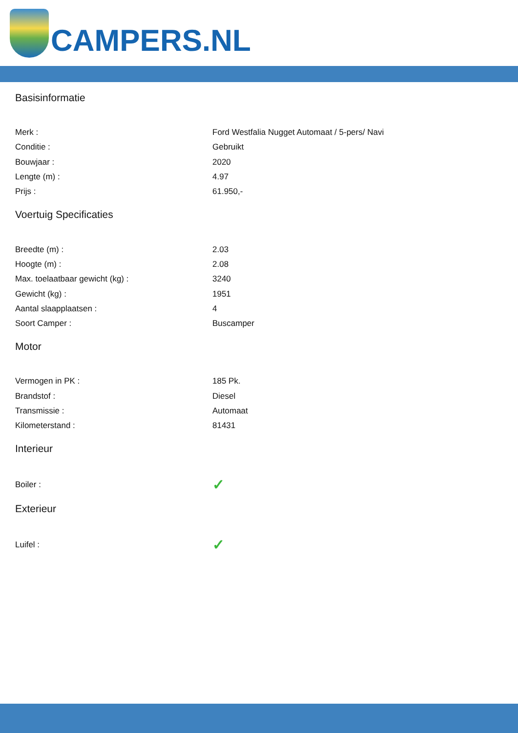CAMPERS.NL
Basisinformatie
| Merk : | Ford Westfalia Nugget Automaat / 5-pers/ Navi |
| Conditie : | Gebruikt |
| Bouwjaar : | 2020 |
| Lengte (m) : | 4.97 |
| Prijs : | 61.950,- |
Voertuig Specificaties
| Breedte (m) : | 2.03 |
| Hoogte (m) : | 2.08 |
| Max. toelaatbaar gewicht (kg) : | 3240 |
| Gewicht (kg) : | 1951 |
| Aantal slaapplaatsen : | 4 |
| Soort Camper : | Buscamper |
Motor
| Vermogen in PK : | 185 Pk. |
| Brandstof : | Diesel |
| Transmissie : | Automaat |
| Kilometerstand : | 81431 |
Interieur
| Boiler : | ✓ |
Exterieur
| Luifel : | ✓ |